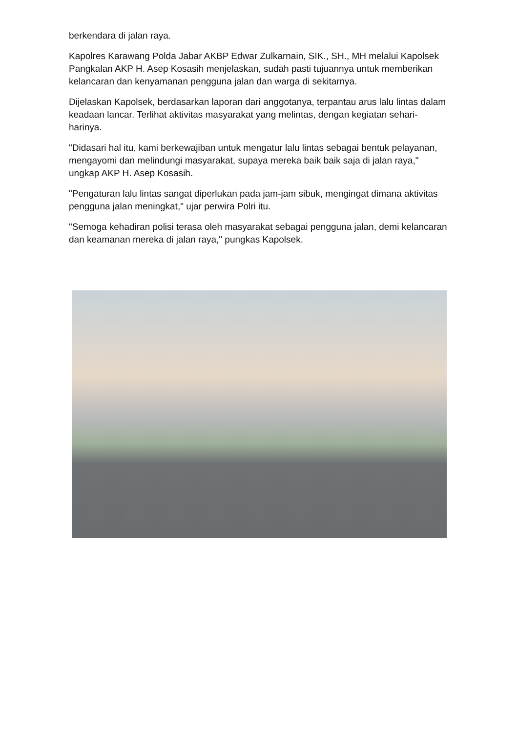berkendara di jalan raya.
Kapolres Karawang Polda Jabar AKBP Edwar Zulkarnain, SIK., SH., MH melalui Kapolsek Pangkalan AKP H. Asep Kosasih menjelaskan, sudah pasti tujuannya untuk memberikan kelancaran dan kenyamanan pengguna jalan dan warga di sekitarnya.
Dijelaskan Kapolsek, berdasarkan laporan dari anggotanya, terpantau arus lalu lintas dalam keadaan lancar. Terlihat aktivitas masyarakat yang melintas, dengan kegiatan sehari-harinya.
"Didasari hal itu, kami berkewajiban untuk mengatur lalu lintas sebagai bentuk pelayanan, mengayomi dan melindungi masyarakat, supaya mereka baik baik saja di jalan raya," ungkap AKP H. Asep Kosasih.
"Pengaturan lalu lintas sangat diperlukan pada jam-jam sibuk, mengingat dimana aktivitas pengguna jalan meningkat," ujar perwira Polri itu.
"Semoga kehadiran polisi terasa oleh masyarakat sebagai pengguna jalan, demi kelancaran dan keamanan mereka di jalan raya," pungkas Kapolsek.